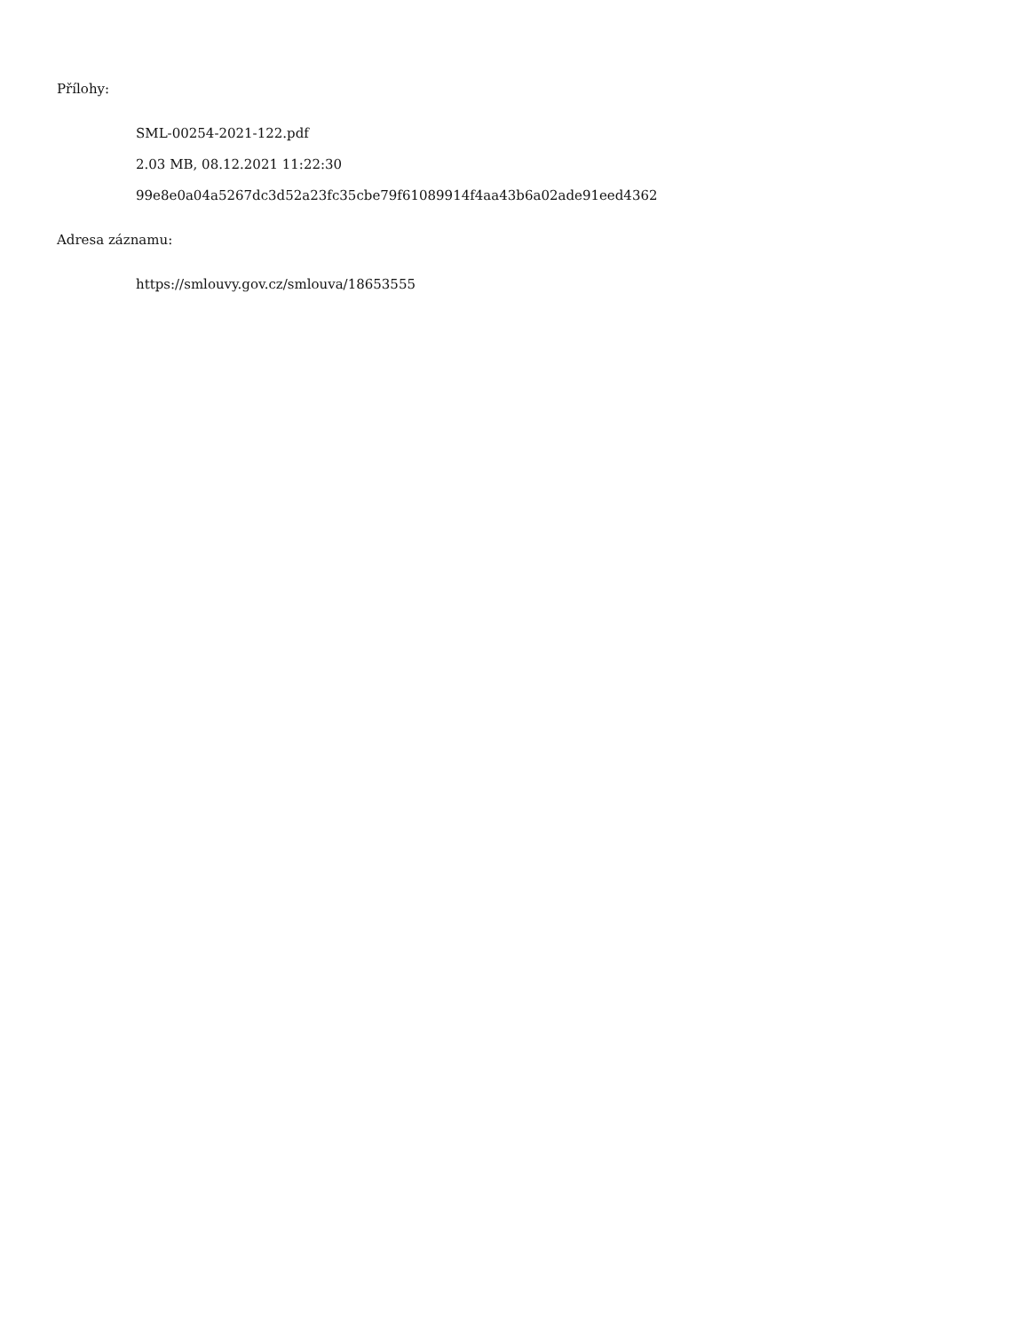Přílohy:
SML-00254-2021-122.pdf
2.03 MB, 08.12.2021 11:22:30
99e8e0a04a5267dc3d52a23fc35cbe79f61089914f4aa43b6a02ade91eed4362
Adresa záznamu:
https://smlouvy.gov.cz/smlouva/18653555